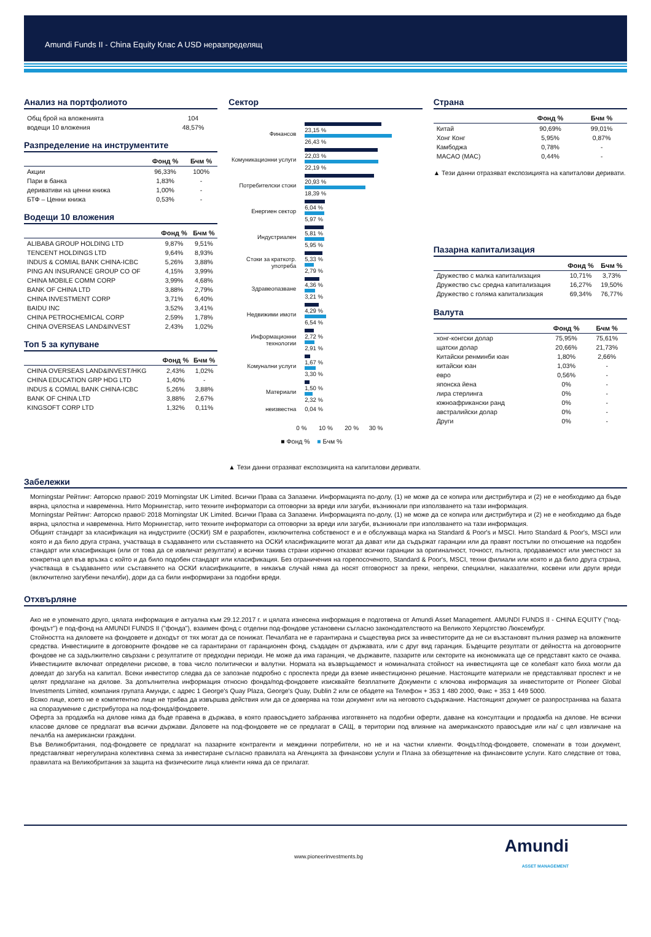Amundi Funds II - China Equity Клас A USD неразпределящ
Анализ на портфолиото
| Общ брой на вложенията | 104 |
| водещи 10 вложения | 48,57% |
Разпределение на инструментите
| | Фонд % | Бчм % |
| --- | --- | --- |
| Акции | 96,33% | 100% |
| Пари в банка | 1,83% | - |
| деривативи на ценни книжа | 1,00% | - |
| БТФ – Ценни книжа | 0,53% | - |
Водещи 10 вложения
| | Фонд % | Бчм % |
| --- | --- | --- |
| ALIBABA GROUP HOLDING LTD | 9,87% | 9,51% |
| TENCENT HOLDINGS LTD | 9,64% | 8,93% |
| INDUS & COMIAL BANK CHINA-ICBC | 5,26% | 3,88% |
| PING AN INSURANCE GROUP CO OF | 4,15% | 3,99% |
| CHINA MOBILE COMM CORP | 3,99% | 4,68% |
| BANK OF CHINA LTD | 3,88% | 2,79% |
| CHINA INVESTMENT CORP | 3,71% | 6,40% |
| BAIDU INC | 3,52% | 3,41% |
| CHINA PETROCHEMICAL CORP | 2,59% | 1,78% |
| CHINA OVERSEAS LAND&INVEST | 2,43% | 1,02% |
Топ 5 за купуване
| | Фонд % | Бчм % |
| --- | --- | --- |
| CHINA OVERSEAS LAND&INVEST/HKG | 2,43% | 1,02% |
| CHINA EDUCATION GRP HDG LTD | 1,40% | - |
| INDUS & COMIAL BANK CHINA-ICBC | 5,26% | 3,88% |
| BANK OF CHINA LTD | 3,88% | 2,67% |
| KINGSOFT CORP LTD | 1,32% | 0,11% |
Сектор
Финансов
23,15 %
26,43 %
Комуникационни услуги
22,03 %
22,19 %
Потребителски стоки
20,93 %
18,39 %
Енергиен сектор
6,04 %
5,97 %
Индустриален
5,81 %
5,95 %
Стоки за краткотр. употреба
5,33 %
2,79 %
Здравеопазване
4,36 %
3,21 %
Недвижими имоти
4,29 %
6,54 %
Информационни технологии
2,72 %
2,91 %
Комунални услуги
1,67 %
3,30 %
Материали
1,50 %
2,32 %
неизвестна 0,04 %
0 % 10 % 20 % 30 %
■ Фонд % ■ Бчм %
▲ Тези данни отразяват експозицията на капиталови деривати.
Страна
| | Фонд % | Бчм % |
| --- | --- | --- |
| Китай | 90,69% | 99,01% |
| Хонг Конг | 5,95% | 0,87% |
| Камбоджа | 0,78% | - |
| MACAO (MAC) | 0,44% | - |
▲ Тези данни отразяват експозицията на капиталови деривати.
Пазарна капитализация
| | Фонд % | Бчм % |
| --- | --- | --- |
| Дружество с малка капитализация | 10,71% | 3,73% |
| Дружество със средна капитализация | 16,27% | 19,50% |
| Дружество с голяма капитализация | 69,34% | 76,77% |
Валута
| | Фонд % | Бчм % |
| --- | --- | --- |
| хонг-конгски долар | 75,95% | 75,61% |
| щатски долар | 20,66% | 21,73% |
| Китайски ренминби юан | 1,80% | 2,66% |
| китайски юан | 1,03% | - |
| евро | 0,56% | - |
| японска йена | 0% | - |
| лира стерлинга | 0% | - |
| южноафрикански ранд | 0% | - |
| австралийски долар | 0% | - |
| Други | 0% | - |
Забележки
Morningstar Рейтинг: Авторско право© 2019 Morningstar UK Limited. Всички Права са Запазени. Информацията по-долу, (1) не може да се копира или дистрибутира и (2) не е необходимо да бъде вярна, цялостна и навременна. Нито Морнингстар, нито техните информатори са отговорни за вреди или загуби, възникнали при използването на тази информация.
Morningstar Рейтинг: Авторско право© 2018 Morningstar UK Limited. Всички Права са Запазени. Информацията по-долу, (1) не може да се копира или дистрибутира и (2) не е необходимо да бъде вярна, цялостна и навременна. Нито Морнингстар, нито техните информатори са отговорни за вреди или загуби, възникнали при използването на тази информация.
Общият стандарт за класификация на индустриите (ОСКИ) SM е разработен, изключителна собственост е и е обслужваща марка на Standard & Poor's и MSCI. Нито Standard & Poor's, MSCI или която и да било друга страна, участваща в създаването или съставянето на ОСКИ класификациите могат да дават или да съдържат гаранции или да правят постъпки по отношение на подобен стандарт или класификация (или от това да се извличат резултати) и всички такива страни изрично отказват всички гаранции за оригиналност, точност, пълнота, продаваемост или уместност за конкретна цел във връзка с който и да било подобен стандарт или класификация. Без ограничения на горепосоченото, Standard & Poor's, MSCI, техни филиали или която и да било друга страна, участваща в създаването или съставянето на ОСКИ класификациите, в никакъв случай няма да носят отговорност за преки, непреки, специални, наказателни, косвени или други вреди (включително загубени печалби), дори да са били информирани за подобни вреди.
Отхвърляне
Ако не е упоменато друго, цялата информация е актуална към 29.12.2017 г. и цялата изнесена информация е подготвена от Amundi Asset Management. AMUNDI FUNDS II - CHINA EQUITY ("под-фондът") е под-фонд на AMUNDI FUNDS II ("фонда"), взаимен фонд с отделни под-фондове установени съгласно законодателството на Великото Херцогство Люксембург.
Стойността на дяловете на фондовете и доходът от тях могат да се понижат. Печалбата не е гарантирана и съществува риск за инвеститорите да не си възстановят пълния размер на вложените средства. Инвестициите в договорните фондове не са гарантирани от гаранционен фонд, създаден от държавата, или с друг вид гаранция. Бъдещите резултати от дейността на договорните фондове не са задължително свързани с резултатите от предходни периоди. Не може да има гаранция, че държавите, пазарите или секторите на икономиката ще се представят както се очаква. Инвестициите включват определени рискове, в това число политически и валутни. Нормата на възвръщаемост и номиналната стойност на инвестицията ще се колебаят като биха могли да доведат до загуба на капитал. Всеки инвеститор следва да се запознае подробно с проспекта преди да вземе инвестиционно решение. Настоящите материали не представляват проспект и не целят предлагане на дялове. За допълнителна информация относно фонда/под-фондовете изисквайте безплатните Документи с ключова информация за инвеститорите от Pioneer Global Investments Limited, компания групата Амунди, с адрес 1 George's Quay Plaza, George's Quay, Dublin 2 или се обадете на Телефон + 353 1 480 2000, Факс + 353 1 449 5000.
Всяко лице, което не е компетентно лице не трябва да извършва действия или да се доверява на този документ или на неговото съдържание. Настоящият докумет се разпространява на базата на споразумение с дистрибутора на под-фонда/фондовете.
Оферта за продажба на дялове няма да бъде правена в държава, в която правосъдието забранява изготвянето на подобни оферти, даване на консултации и продажба на дялове. Не всички класове дялове се предлагат във всички държави. Дяловете на под-фондовете не се предлагат в САЩ, в територии под влияние на американското правосъдие или на/ с цел извличане на печалба на американски граждани.
Във Великобритания, под-фондовете се предлагат на пазарните контрагенти и междинни потребители, но не и на частни клиенти. Фондът/под-фондовете, споменати в този документ, представляват нерегулирана колективна схема за инвестиране съгласно правилата на Агенцията за финансови услуги и Плана за обезщетение на финансовите услуги. Като следствие от това, правилата на Великобритания за защита на физическите лица клиенти няма да се прилагат.
www.pioneerinvestments.bg Amundi
ASSET MANAGEMENT